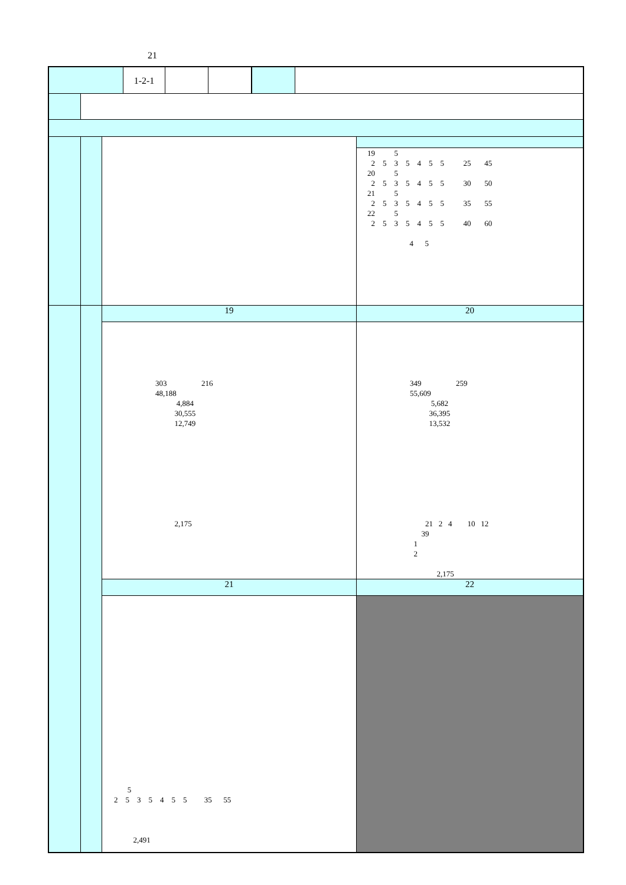21
| / / 1-2-1 / / / / / | | | |
| | | | 19 5 2 5 3 5 4 5 5 25 45 20 5 2 5 3 5 4 5 5 30 50 21 5 2 5 3 5 4 5 5 35 55 22 5 2 5 3 5 4 5 5 40 60 4 5 |
| | | 19 | 20 |
| | | 303 216 48,188 4,884 30,555 12,749 2,175 | 349 259 55,609 5,682 36,395 13,532 21 2 4 10 12 39 1 2 2,175 |
| | | 21 | 22 |
| | | 5 2 5 3 5 4 5 5 35 55 2,491 | |